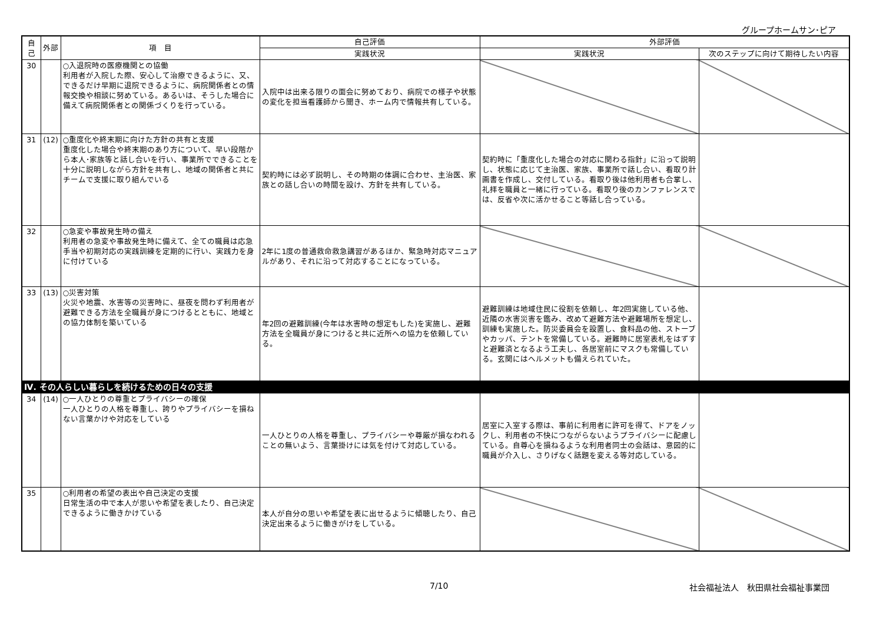グループホームサン･ピア
| 自己 | 外部 | 項 目 | 自己評価 | 外部評価 | |
| --- | --- | --- | --- | --- | --- |
| | | | 実践状況 | 実践状況 | 次のステップに向けて期待したい内容 |
| 30 | | ○入退院時の医療機関との協働 利用者が入院した際、安心して治療できるように、又、できるだけ早期に退院できるように、病院関係者との情報交換や相談に努めている。あるいは、そうした場合に備えて病院関係者との関係づくりを行っている。 | 入院中は出来る限りの面会に努めており、病院での様子や状態の変化を担当看護師から聞き、ホーム内で情報共有している。 | | |
| 31 | (12) | ○重度化や終末期に向けた方針の共有と支援 重度化した場合や終末期のあり方について、早い段階から本人･家族等と話し合いを行い、事業所でできることを十分に説明しながら方針を共有し、地域の関係者と共にチームで支援に取り組んでいる | 契約時には必ず説明し、その時期の体調に合わせ、主治医、家族との話し合いの時間を設け、方針を共有している。 | 契約時に「重度化した場合の対応に関わる指針」に沿って説明し、状態に応じて主治医、家族、事業所で話し合い、看取り計画書を作成し、交付している。看取り後は他利用者も合掌し、礼拝を職員と一緒に行っている。看取り後のカンファレンスでは、反省や次に活かせること等話し合っている。 | |
| 32 | | ○急変や事故発生時の備え 利用者の急変や事故発生時に備えて、全ての職員は応急手当や初期対応の実践訓練を定期的に行い、実践力を身に付けている | 2年に1度の普通救命救急講習があるほか、緊急時対応マニュアルがあり、それに沿って対応することになっている。 | | |
| 33 | (13) | ○災害対策 火災や地震、水害等の災害時に、昼夜を問わず利用者が避難できる方法を全職員が身につけるとともに、地域との協力体制を築いている | 年2回の避難訓練(今年は水害時の想定もした)を実施し、避難方法を全職員が身につけると共に近所への協力を依頼している。 | 避難訓練は地域住民に役割を依頼し、年2回実施している他、近隣の水害災害を鑑み、改めて避難方法や避難場所を想定し、訓練も実施した。防災委員会を設置し、食料品の他、ストーブやカッパ、テントを常備している。避難時に居室表札をはずすと避難済となるよう工夫し、各居室前にマスクも常備している。玄関にはヘルメットも備えられていた。 | |
| Ⅳ. その人らしい暮らしを続けるための日々の支援 | | | | | |
| 34 | (14) | ○一人ひとりの尊重とプライバシーの確保 一人ひとりの人格を尊重し、誇りやプライバシーを損ねない言葉かけや対応をしている | 一人ひとりの人格を尊重し、プライバシーや尊厳が損なわれることの無いよう、言葉掛けには気を付けて対応している。 | 居室に入室する際は、事前に利用者に許可を得て、ドアをノックし、利用者の不快につながらないようプライバシーに配慮している。自尊心を損ねるような利用者同士の会話は、意図的に職員が介入し、さりげなく話題を変える等対応している。 | |
| 35 | | ○利用者の希望の表出や自己決定の支援 日常生活の中で本人が思いや希望を表したり、自己決定できるように働きかけている | 本人が自分の思いや希望を表に出せるように傾聴したり、自己決定出来るように働きがけをしている。 | | |
7/10 社会福祉法人　秋田県社会福祉事業団